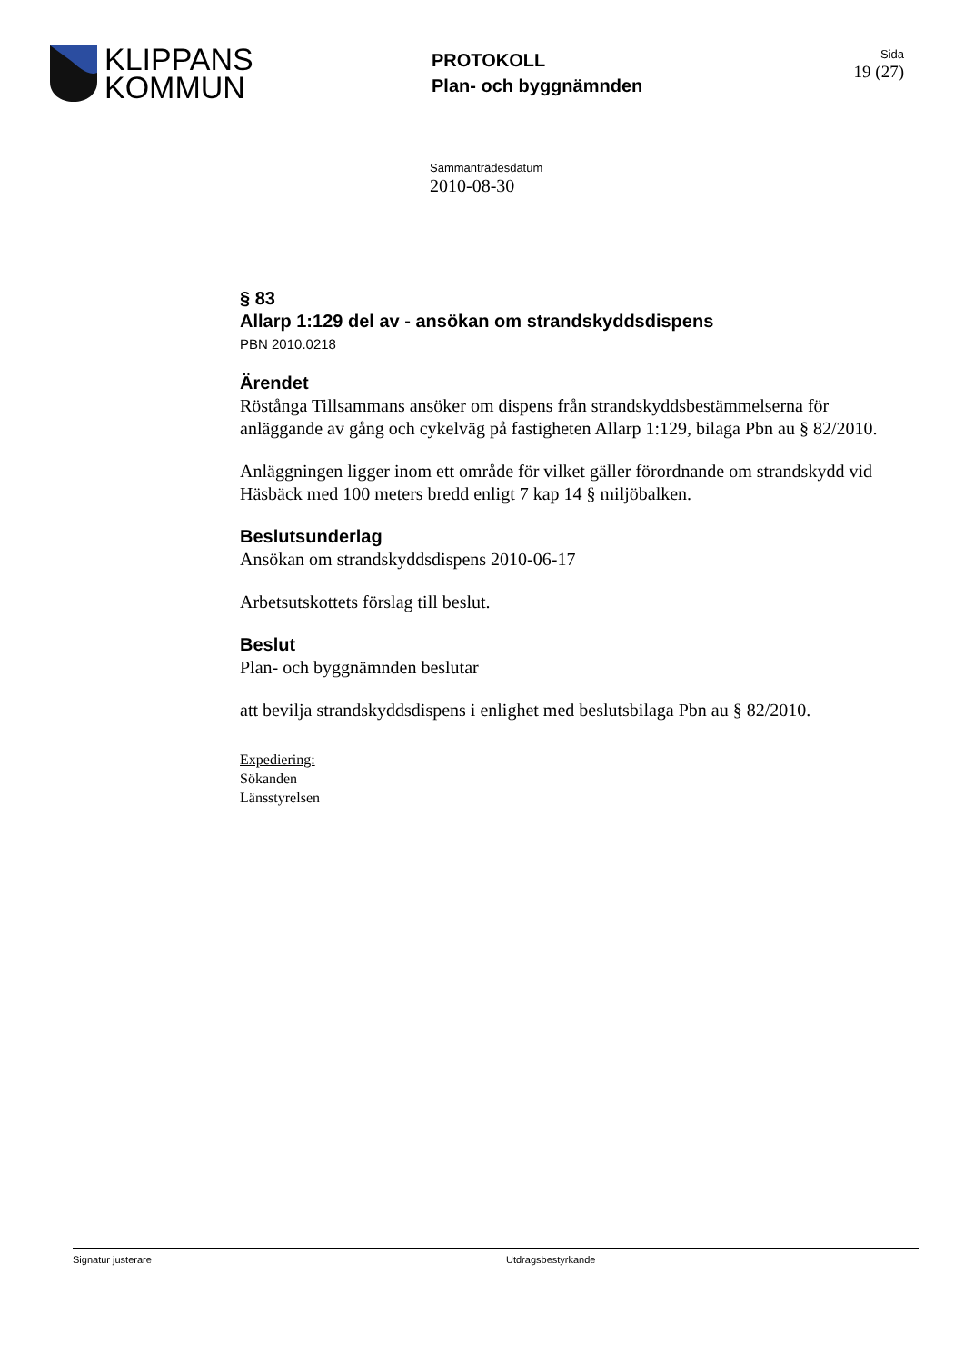KLIPPANS
KOMMUN
PROTOKOLL
Plan- och byggnämnden
Sida
19 (27)
Sammanträdesdatum
2010-08-30
§ 83
Allarp 1:129 del av - ansökan om strandskyddsdispens
PBN 2010.0218
Ärendet
Röstånga Tillsammans ansöker om dispens från strandskyddsbestämmelserna för anläggande av gång och cykelväg på fastigheten Allarp 1:129, bilaga Pbn au § 82/2010.
Anläggningen ligger inom ett område för vilket gäller förordnande om strandskydd vid Häsbäck med 100 meters bredd enligt 7 kap 14 § miljöbalken.
Beslutsunderlag
Ansökan om strandskyddsdispens 2010-06-17
Arbetsutskottets förslag till beslut.
Beslut
Plan- och byggnämnden beslutar
att bevilja strandskyddsdispens i enlighet med beslutsbilaga Pbn au § 82/2010.
Expediering:
Sökanden
Länsstyrelsen
Signatur justerare Utdragsbestyrkande